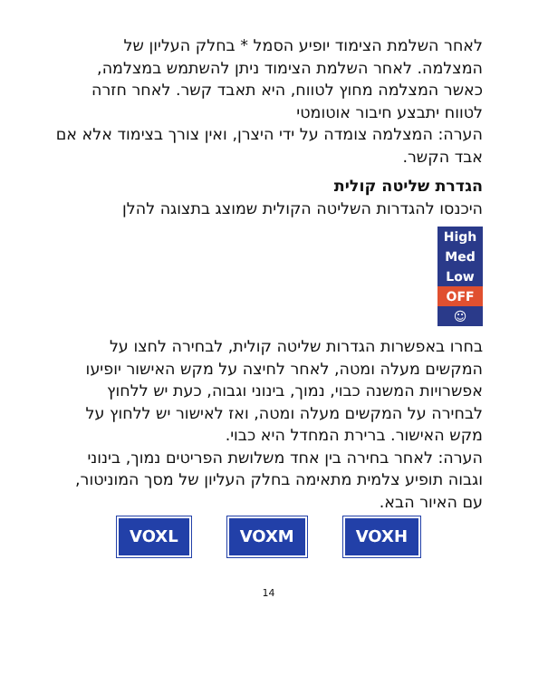לאחר השלמת הצימוד יופיע הסמל * בחלק העליון של המצלמה. לאחר השלמת הצימוד ניתן להשתמש במצלמה, כאשר המצלמה מחוץ לטווח, היא תאבד קשר. לאחר חזרה לטווח יתבצע חיבור אוטומטי
הערה: המצלמה צומדה על ידי היצרן, ואין צורך בצימוד אלא אם אבד הקשר.
הגדרת שליטה קולית
היכנסו להגדרות השליטה הקולית שמוצג בתצוגה להלן
High
Med
Low
OFF
☺
בחרו באפשרות הגדרות שליטה קולית, לבחירה לחצו על המקשים מעלה ומטה, לאחר לחיצה על מקש האישור יופיעו אפשרויות המשנה כבוי, נמוך, בינוני וגבוה, כעת יש ללחוץ לבחירה על המקשים מעלה ומטה, ואז לאישור יש ללחוץ על מקש האישור. ברירת המחדל היא כבוי.
הערה: לאחר בחירה בין אחד משלושת הפריטים נמוך, בינוני וגבוה תופיע צלמית מתאימה בחלק העליון של מסך המוניטור, עם האיור הבא.
VOXL VOXM VOXH
14